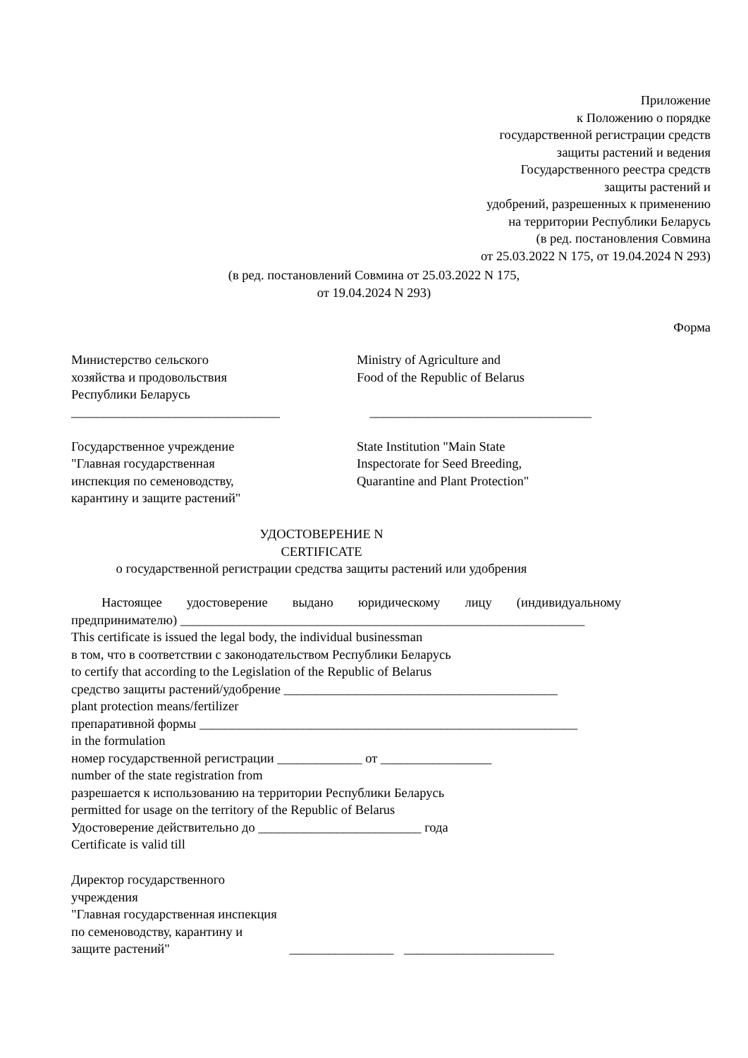Приложение
к Положению о порядке
государственной регистрации средств
защиты растений и ведения
Государственного реестра средств
защиты растений и
удобрений, разрешенных к применению
на территории Республики Беларусь
(в ред. постановления Совмина
от 25.03.2022 N 175, от 19.04.2024 N 293)
(в ред. постановлений Совмина от 25.03.2022 N 175,
от 19.04.2024 N 293)
Форма
Министерство сельского
хозяйства и продовольствия
Республики Беларусь
________________________________
Ministry of Agriculture and
Food of the Republic of Belarus
__________________________________
Государственное учреждение
"Главная государственная
инспекция по семеноводству,
карантину и защите растений"
State Institution "Main State
Inspectorate for Seed Breeding,
Quarantine and Plant Protection"
УДОСТОВЕРЕНИЕ N
CERTIFICATE
о государственной регистрации средства защиты растений или удобрения
Настоящее удостоверение выдано юридическому лицу (индивидуальному предпринимателю) ______________________________________________________________
This certificate is issued the legal body, the individual businessman
в том, что в соответствии с законодательством Республики Беларусь
to certify that according to the Legislation of the Republic of Belarus
средство защиты растений/удобрение __________________________________________
plant protection means/fertilizer
препаративной формы __________________________________________________________
in the formulation
номер государственной регистрации _____________ от _________________
number of the state registration from
разрешается к использованию на территории Республики Беларусь
permitted for usage on the territory of the Republic of Belarus
Удостоверение действительно до _________________________ года
Certificate is valid till
Директор государственного
учреждения
"Главная государственная инспекция
по семеноводству, карантину и
защите растений" ________________ _______________________